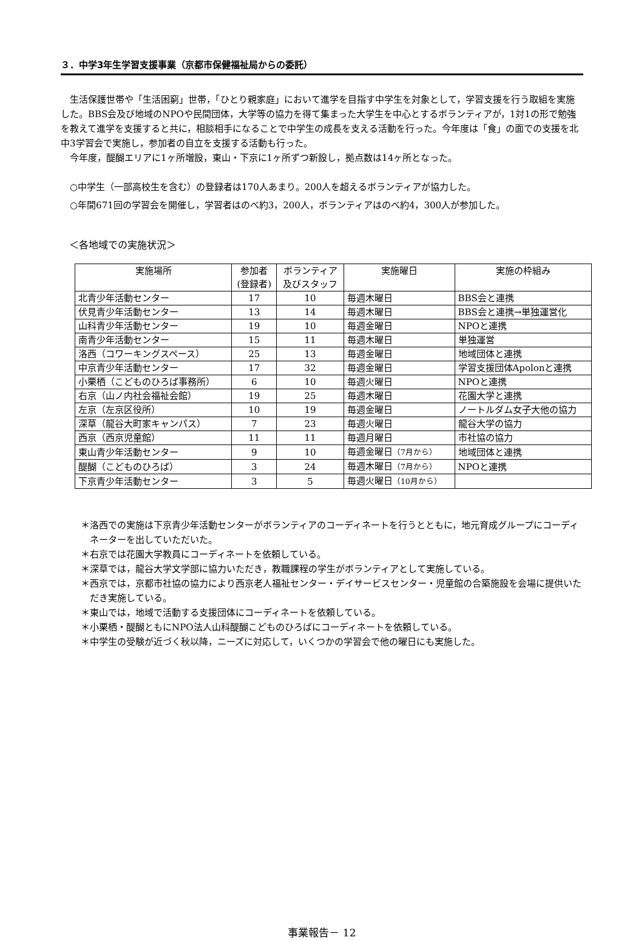３．中学3年生学習支援事業（京都市保健福祉局からの委託）
生活保護世帯や「生活困窮」世帯，「ひとり親家庭」において進学を目指す中学生を対象として，学習支援を行う取組を実施した。BBS会及び地域のNPOや民間団体，大学等の協力を得て集まった大学生を中心とするボランティアが，1対1の形で勉強を教えて進学を支援すると共に，相談相手になることで中学生の成長を支える活動を行った。今年度は「食」の面での支援を北中3学習会で実施し，参加者の自立を支援する活動も行った。
今年度，醍醐エリアに1ヶ所増設，東山・下京に1ヶ所ずつ新設し，拠点数は14ヶ所となった。
○中学生（一部高校生を含む）の登録者は170人あまり。200人を超えるボランティアが協力した。
○年間671回の学習会を開催し，学習者はのべ約3，200人，ボランティアはのべ約4，300人が参加した。
＜各地域での実施状況＞
| 実施場所 | 参加者 (登録者) | ボランティア 及びスタッフ | 実施曜日 | 実施の枠組み |
| --- | --- | --- | --- | --- |
| 北青少年活動センター | 17 | 10 | 毎週木曜日 | BBS会と連携 |
| 伏見青少年活動センター | 13 | 14 | 毎週木曜日 | BBS会と連携→単独運営化 |
| 山科青少年活動センター | 19 | 10 | 毎週金曜日 | NPOと連携 |
| 南青少年活動センター | 15 | 11 | 毎週木曜日 | 単独運営 |
| 洛西（コワーキングスペース） | 25 | 13 | 毎週金曜日 | 地域団体と連携 |
| 中京青少年活動センター | 17 | 32 | 毎週金曜日 | 学習支援団体Apolonと連携 |
| 小栗栖（こどものひろば事務所） | 6 | 10 | 毎週火曜日 | NPOと連携 |
| 右京（山ノ内社会福祉会館） | 19 | 25 | 毎週木曜日 | 花園大学と連携 |
| 左京（左京区役所） | 10 | 19 | 毎週金曜日 | ノートルダム女子大他の協力 |
| 深草（龍谷大町家キャンパス） | 7 | 23 | 毎週火曜日 | 龍谷大学の協力 |
| 西京（西京児童館） | 11 | 11 | 毎週月曜日 | 市社協の協力 |
| 東山青少年活動センター | 9 | 10 | 毎週金曜日 （7月から） | 地域団体と連携 |
| 醍醐（こどものひろば） | 3 | 24 | 毎週木曜日 （7月から） | NPOと連携 |
| 下京青少年活動センター | 3 | 5 | 毎週火曜日 （10月から） | |
＊洛西での実施は下京青少年活動センターがボランティアのコーディネートを行うとともに，地元育成グループにコーディネーターを出していただいた。
＊右京では花園大学教員にコーディネートを依頼している。
＊深草では，龍谷大学文学部に協力いただき，教職課程の学生がボランティアとして実施している。
＊西京では，京都市社協の協力により西京老人福祉センター・デイサービスセンター・児童館の合築施設を会場に提供いただき実施している。
＊東山では，地域で活動する支援団体にコーディネートを依頼している。
＊小栗栖・醍醐ともにNPO法人山科醍醐こどものひろばにコーディネートを依頼している。
＊中学生の受験が近づく秋以降，ニーズに対応して，いくつかの学習会で他の曜日にも実施した。
事業報告－ 12